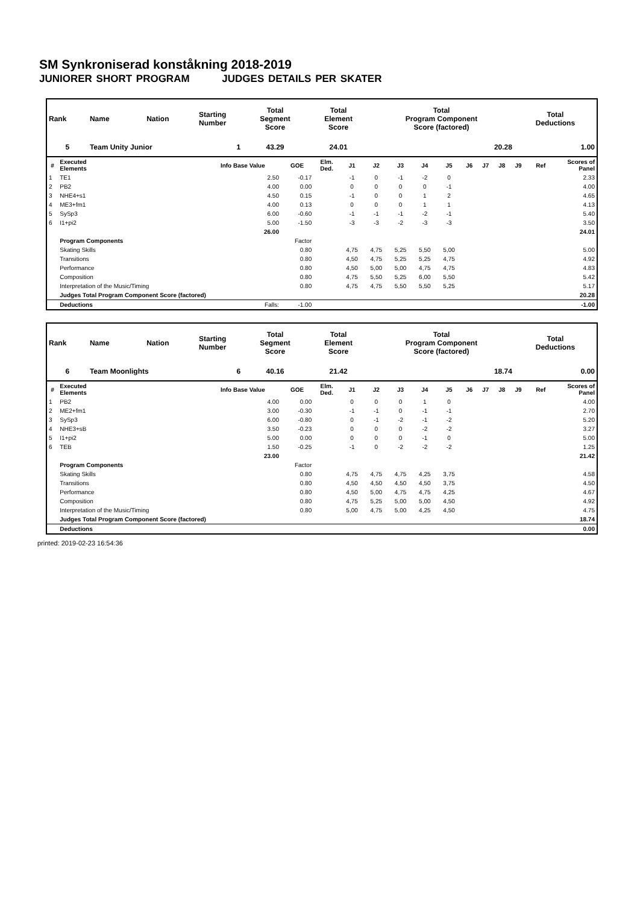SM Synkroniserad konståkning 2018-2019
JUNIORER SHORT PROGRAM JUDGES DETAILS PER SKATER
| Rank | Name | Nation | Starting Number | Total Segment Score | Total Element Score | Total Program Component Score (factored) | Total Deductions |
| --- | --- | --- | --- | --- | --- | --- | --- |
| 5 | Team Unity Junior 1 | | | 43.29 | 24.01 | 20.28 | 1.00 |
| # | Executed Elements | Info Base Value | GOE | Elm. Ded. | J1 | J2 | J3 | J4 | J5 | J6 | J7 | J8 | J9 | Ref | Scores of Panel |
| --- | --- | --- | --- | --- | --- | --- | --- | --- | --- | --- | --- | --- | --- | --- | --- |
| 1 | TE1 | 2.50 | -0.17 | | -1 | 0 | -1 | -2 | 0 | | | | | | 2.33 |
| 2 | PB2 | 4.00 | 0.00 | | 0 | 0 | 0 | 0 | -1 | | | | | | 4.00 |
| 3 | NHE4+s1 | 4.50 | 0.15 | | -1 | 0 | 0 | 1 | 2 | | | | | | 4.65 |
| 4 | ME3+fm1 | 4.00 | 0.13 | | 0 | 0 | 0 | 1 | 1 | | | | | | 4.13 |
| 5 | SySp3 | 6.00 | -0.60 | | -1 | -1 | -1 | -2 | -1 | | | | | | 5.40 |
| 6 | I1+pi2 | 5.00 | -1.50 | | -3 | -3 | -2 | -3 | -3 | | | | | | 3.50 |
| | | 26.00 | | | | | | | | | | | | | 24.01 |
| | Program Components | | Factor | | | | | | | | | | | | |
| | Skating Skills | | 0.80 | | 4,75 | 4,75 | 5,25 | 5,50 | 5,00 | | | | | | 5.00 |
| | Transitions | | 0.80 | | 4,50 | 4,75 | 5,25 | 5,25 | 4,75 | | | | | | 4.92 |
| | Performance | | 0.80 | | 4,50 | 5,00 | 5,00 | 4,75 | 4,75 | | | | | | 4.83 |
| | Composition | | 0.80 | | 4,75 | 5,50 | 5,25 | 6,00 | 5,50 | | | | | | 5.42 |
| | Interpretation of the Music/Timing | | 0.80 | | 4,75 | 4,75 | 5,50 | 5,50 | 5,25 | | | | | | 5.17 |
| | Judges Total Program Component Score (factored) | | | | | | | | | | | | | | 20.28 |
| | Deductions | Falls: | -1.00 | | | | | | | | | | | | -1.00 |
| Rank | Name | Nation | Starting Number | Total Segment Score | Total Element Score | Total Program Component Score (factored) | Total Deductions |
| --- | --- | --- | --- | --- | --- | --- | --- |
| 6 | Team Moonlights 6 | | | 40.16 | 21.42 | 18.74 | 0.00 |
| # | Executed Elements | Info Base Value | GOE | Elm. Ded. | J1 | J2 | J3 | J4 | J5 | J6 | J7 | J8 | J9 | Ref | Scores of Panel |
| --- | --- | --- | --- | --- | --- | --- | --- | --- | --- | --- | --- | --- | --- | --- | --- |
| 1 | PB2 | 4.00 | 0.00 | | 0 | 0 | 0 | 1 | 0 | | | | | | 4.00 |
| 2 | ME2+fm1 | 3.00 | -0.30 | | -1 | -1 | 0 | -1 | -1 | | | | | | 2.70 |
| 3 | SySp3 | 6.00 | -0.80 | | 0 | -1 | -2 | -1 | -2 | | | | | | 5.20 |
| 4 | NHE3+sB | 3.50 | -0.23 | | 0 | 0 | 0 | -2 | -2 | | | | | | 3.27 |
| 5 | I1+pi2 | 5.00 | 0.00 | | 0 | 0 | 0 | -1 | 0 | | | | | | 5.00 |
| 6 | TEB | 1.50 | -0.25 | | -1 | 0 | -2 | -2 | -2 | | | | | | 1.25 |
| | | 23.00 | | | | | | | | | | | | | 21.42 |
| | Program Components | | Factor | | | | | | | | | | | | |
| | Skating Skills | | 0.80 | | 4,75 | 4,75 | 4,75 | 4,25 | 3,75 | | | | | | 4.58 |
| | Transitions | | 0.80 | | 4,50 | 4,50 | 4,50 | 4,50 | 3,75 | | | | | | 4.50 |
| | Performance | | 0.80 | | 4,50 | 5,00 | 4,75 | 4,75 | 4,25 | | | | | | 4.67 |
| | Composition | | 0.80 | | 4,75 | 5,25 | 5,00 | 5,00 | 4,50 | | | | | | 4.92 |
| | Interpretation of the Music/Timing | | 0.80 | | 5,00 | 4,75 | 5,00 | 4,25 | 4,50 | | | | | | 4.75 |
| | Judges Total Program Component Score (factored) | | | | | | | | | | | | | | 18.74 |
| | Deductions | | | | | | | | | | | | | | 0.00 |
printed: 2019-02-23 16:54:36